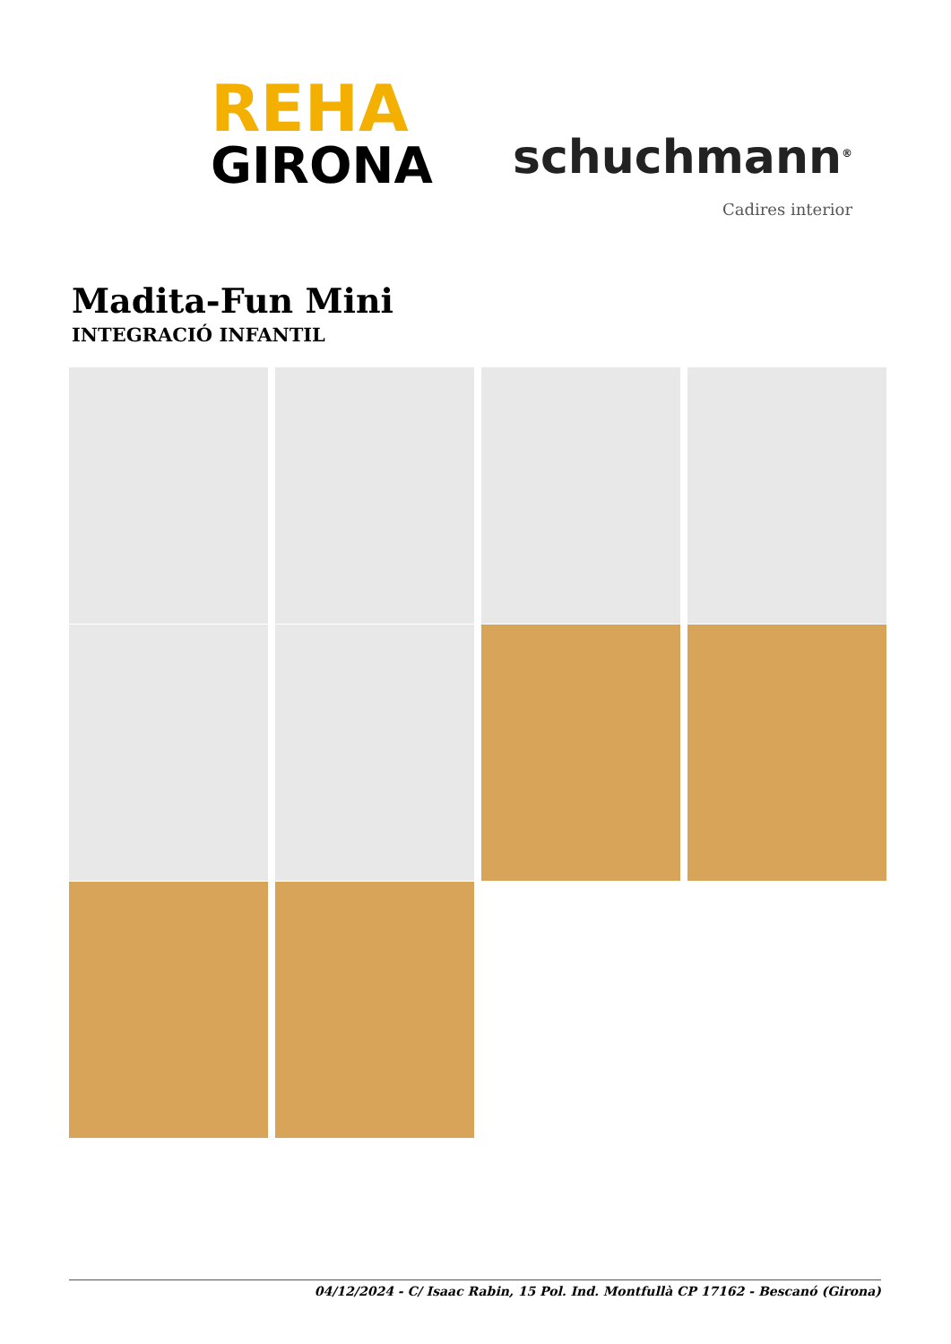REHA
GIRONA
schuchmann<sup>®</sup>
Cadires interior
Madita-Fun Mini
INTEGRACIÓ INFANTIL
04/12/2024 - C/ Isaac Rabin, 15 Pol. Ind. Montfullà CP 17162 - Bescanó (Girona)